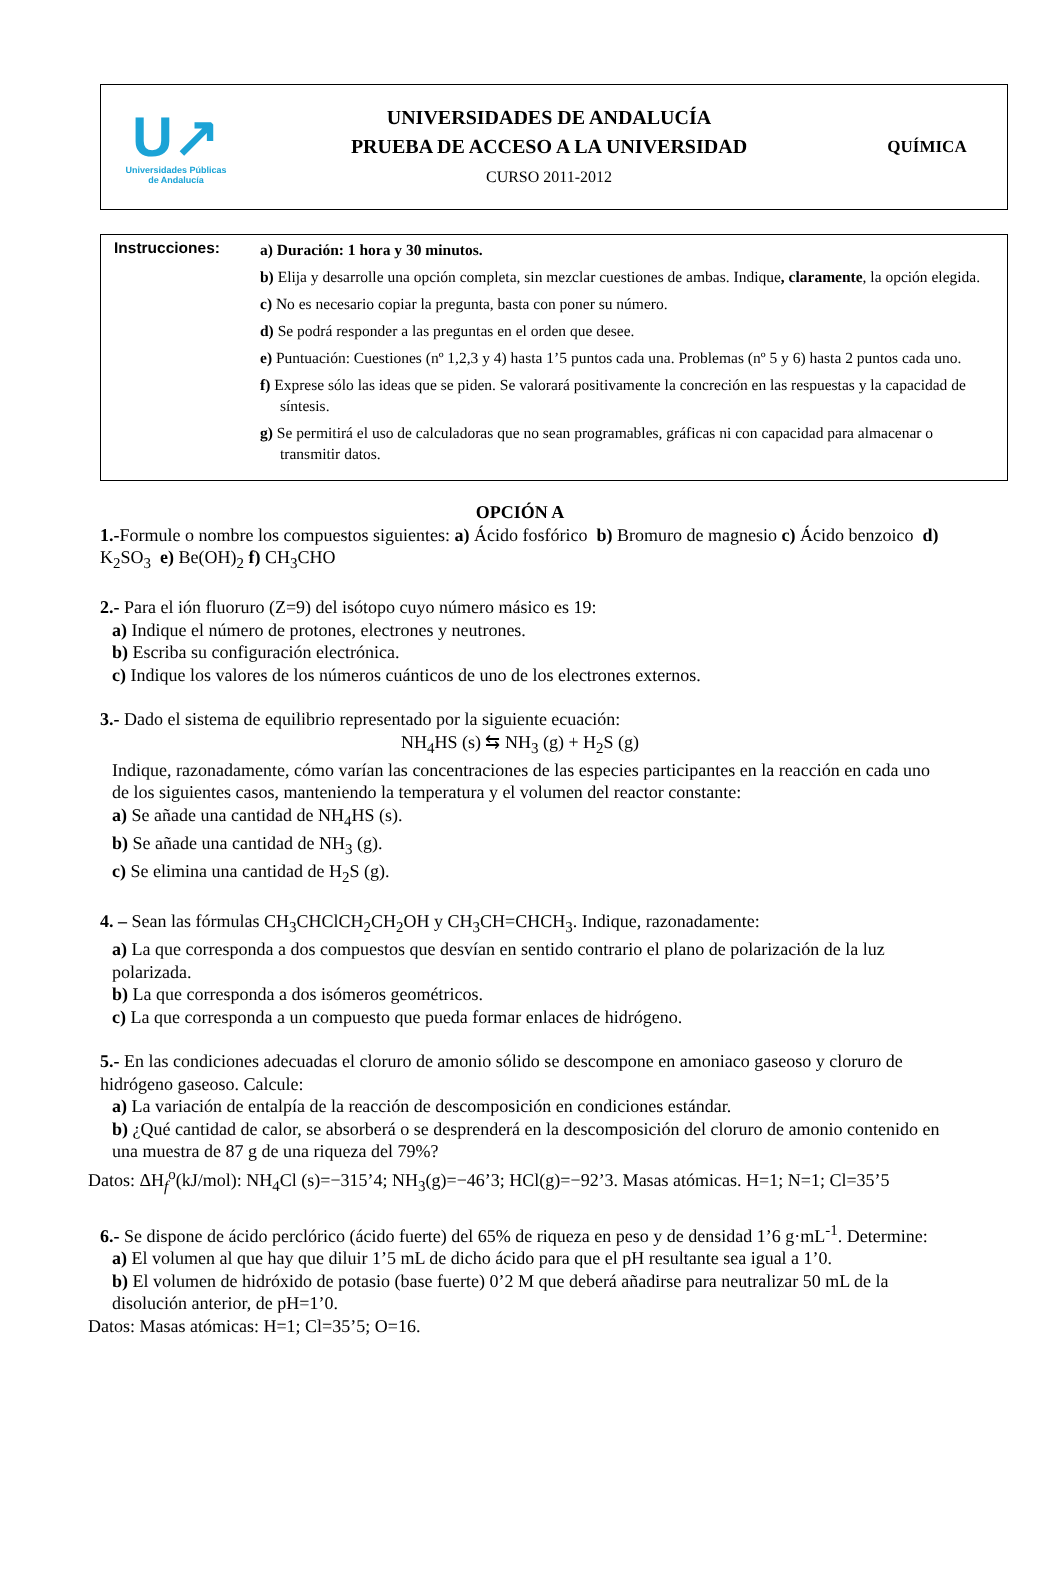U↗
Universidades Públicas
de Andalucía
UNIVERSIDADES DE ANDALUCÍA
PRUEBA DE ACCESO A LA UNIVERSIDAD
CURSO 2011-2012
QUÍMICA
Instrucciones:
a) Duración: 1 hora y 30 minutos.
b) Elija y desarrolle una opción completa, sin mezclar cuestiones de ambas. Indique, claramente, la opción elegida.
c) No es necesario copiar la pregunta, basta con poner su número.
d) Se podrá responder a las preguntas en el orden que desee.
e) Puntuación: Cuestiones (nº 1,2,3 y 4) hasta 1’5 puntos cada una. Problemas (nº 5 y 6) hasta 2 puntos cada uno.
f) Exprese sólo las ideas que se piden. Se valorará positivamente la concreción en las respuestas y la capacidad de síntesis.
g) Se permitirá el uso de calculadoras que no sean programables, gráficas ni con capacidad para almacenar o transmitir datos.
OPCIÓN A
1.-Formule o nombre los compuestos siguientes: a) Ácido fosfórico b) Bromuro de magnesio c) Ácido benzoico d) K<sub>2</sub>SO<sub>3</sub> e) Be(OH)<sub>2</sub> f) CH<sub>3</sub>CHO
2.- Para el ión fluoruro (Z=9) del isótopo cuyo número másico es 19:
a) Indique el número de protones, electrones y neutrones.
b) Escriba su configuración electrónica.
c) Indique los valores de los números cuánticos de uno de los electrones externos.
3.- Dado el sistema de equilibrio representado por la siguiente ecuación:
NH<sub>4</sub>HS (s) ⇆ NH<sub>3</sub> (g) + H<sub>2</sub>S (g)
Indique, razonadamente, cómo varían las concentraciones de las especies participantes en la reacción en cada uno de los siguientes casos, manteniendo la temperatura y el volumen del reactor constante:
a) Se añade una cantidad de NH<sub>4</sub>HS (s).
b) Se añade una cantidad de NH<sub>3</sub> (g).
c) Se elimina una cantidad de H<sub>2</sub>S (g).
4. – Sean las fórmulas CH<sub>3</sub>CHClCH<sub>2</sub>CH<sub>2</sub>OH y CH<sub>3</sub>CH=CHCH<sub>3</sub>. Indique, razonadamente:
a) La que corresponda a dos compuestos que desvían en sentido contrario el plano de polarización de la luz polarizada.
b) La que corresponda a dos isómeros geométricos.
c) La que corresponda a un compuesto que pueda formar enlaces de hidrógeno.
5.- En las condiciones adecuadas el cloruro de amonio sólido se descompone en amoniaco gaseoso y cloruro de hidrógeno gaseoso. Calcule:
a) La variación de entalpía de la reacción de descomposición en condiciones estándar.
b) ¿Qué cantidad de calor, se absorberá o se desprenderá en la descomposición del cloruro de amonio contenido en una muestra de 87 g de una riqueza del 79%?
Datos: ΔH<sub>f</sub><sup>o</sup>(kJ/mol): NH<sub>4</sub>Cl (s)=−315’4; NH<sub>3</sub>(g)=−46’3; HCl(g)=−92’3. Masas atómicas. H=1; N=1; Cl=35’5
6.- Se dispone de ácido perclórico (ácido fuerte) del 65% de riqueza en peso y de densidad 1’6 g·mL<sup>-1</sup>. Determine:
a) El volumen al que hay que diluir 1’5 mL de dicho ácido para que el pH resultante sea igual a 1’0.
b) El volumen de hidróxido de potasio (base fuerte) 0’2 M que deberá añadirse para neutralizar 50 mL de la disolución anterior, de pH=1’0.
Datos: Masas atómicas: H=1; Cl=35’5; O=16.